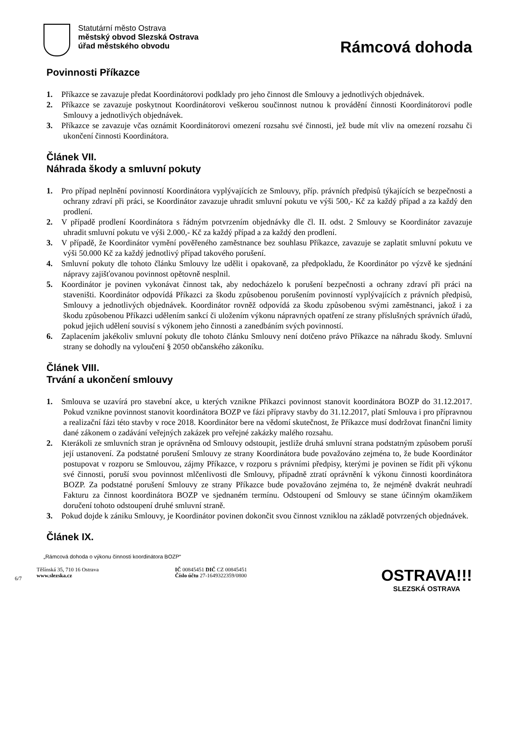Statutární město Ostrava
městský obvod Slezská Ostrava
úřad městského obvodu
Rámcová dohoda
Povinnosti Příkazce
1. Příkazce se zavazuje předat Koordinátorovi podklady pro jeho činnost dle Smlouvy a jednotlivých objednávek.
2. Příkazce se zavazuje poskytnout Koordinátorovi veškerou součinnost nutnou k provádění činnosti Koordinátorovi podle Smlouvy a jednotlivých objednávek.
3. Příkazce se zavazuje včas oznámit Koordinátorovi omezení rozsahu své činnosti, jež bude mít vliv na omezení rozsahu či ukončení činnosti Koordinátora.
Článek VII.
Náhrada škody a smluvní pokuty
1. Pro případ neplnění povinností Koordinátora vyplývajících ze Smlouvy, příp. právních předpisů týkajících se bezpečnosti a ochrany zdraví při práci, se Koordinátor zavazuje uhradit smluvní pokutu ve výši 500,- Kč za každý případ a za každý den prodlení.
2. V případě prodlení Koordinátora s řádným potvrzením objednávky dle čl. II. odst. 2 Smlouvy se Koordinátor zavazuje uhradit smluvní pokutu ve výši 2.000,- Kč za každý případ a za každý den prodlení.
3. V případě, že Koordinátor vymění pověřeného zaměstnance bez souhlasu Příkazce, zavazuje se zaplatit smluvní pokutu ve výši 50.000 Kč za každý jednotlivý případ takového porušení.
4. Smluvní pokuty dle tohoto článku Smlouvy lze udělit i opakovaně, za předpokladu, že Koordinátor po výzvě ke sjednání nápravy zajišťovanou povinnost opětovně nesplnil.
5. Koordinátor je povinen vykonávat činnost tak, aby nedocházelo k porušení bezpečnosti a ochrany zdraví při práci na staveništi. Koordinátor odpovídá Příkazci za škodu způsobenou porušením povinností vyplývajících z právních předpisů, Smlouvy a jednotlivých objednávek. Koordinátor rovněž odpovídá za škodu způsobenou svými zaměstnanci, jakož i za škodu způsobenou Příkazci udělením sankcí či uložením výkonu nápravných opatření ze strany příslušných správních úřadů, pokud jejich udělení souvisí s výkonem jeho činnosti a zanedbáním svých povinností.
6. Zaplacením jakékoliv smluvní pokuty dle tohoto článku Smlouvy není dotčeno právo Příkazce na náhradu škody. Smluvní strany se dohodly na vyloučení § 2050 občanského zákoníku.
Článek VIII.
Trvání a ukončení smlouvy
1. Smlouva se uzavírá pro stavební akce, u kterých vznikne Příkazci povinnost stanovit koordinátora BOZP do 31.12.2017. Pokud vznikne povinnost stanovit koordinátora BOZP ve fázi přípravy stavby do 31.12.2017, platí Smlouva i pro přípravnou a realizační fázi této stavby v roce 2018. Koordinátor bere na vědomí skutečnost, že Příkazce musí dodržovat finanční limity dané zákonem o zadávání veřejných zakázek pro veřejné zakázky malého rozsahu.
2. Kterákoli ze smluvních stran je oprávněna od Smlouvy odstoupit, jestliže druhá smluvní strana podstatným způsobem poruší její ustanovení. Za podstatné porušení Smlouvy ze strany Koordinátora bude považováno zejména to, že bude Koordinátor postupovat v rozporu se Smlouvou, zájmy Příkazce, v rozporu s právními předpisy, kterými je povinen se řídit při výkonu své činnosti, poruší svou povinnost mlčenlivosti dle Smlouvy, případně ztratí oprávnění k výkonu činnosti koordinátora BOZP. Za podstatné porušení Smlouvy ze strany Příkazce bude považováno zejména to, že nejméně dvakrát neuhradí Fakturu za činnost koordinátora BOZP ve sjednaném termínu. Odstoupení od Smlouvy se stane účinným okamžikem doručení tohoto odstoupení druhé smluvní straně.
3. Pokud dojde k zániku Smlouvy, je Koordinátor povinen dokončit svou činnost vzniklou na základě potvrzených objednávek.
Článek IX.
„Rámcová dohoda o výkonu činnosti koordinátora BOZP“
6/7
Těšínská 35, 710 16 Ostrava
www.slezska.cz
IČ 00845451 DIČ CZ 00845451
Číslo účtu 27-1649322359/0800
OSTRAVA!!!
SLEZSKÁ OSTRAVA